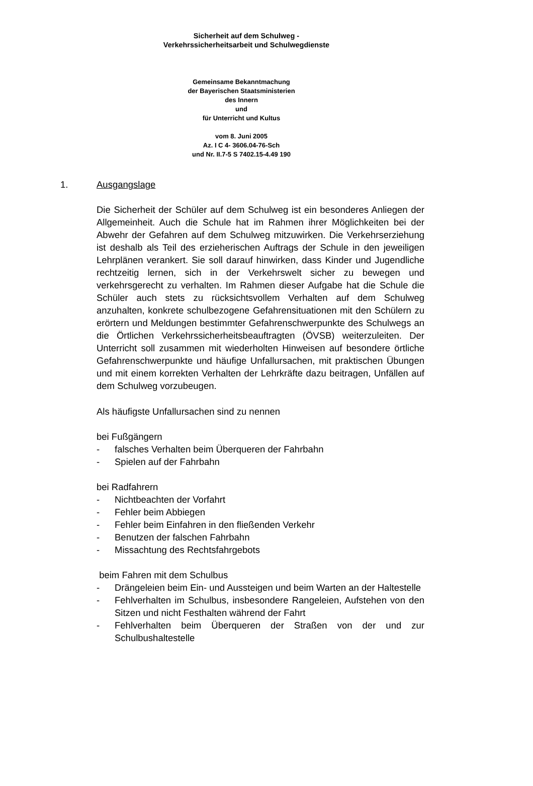Sicherheit auf dem Schulweg -
Verkehrssicherheitsarbeit und Schulwegdienste
Gemeinsame Bekanntmachung
der Bayerischen Staatsministerien
des Innern
und
für Unterricht und Kultus
vom 8. Juni 2005
Az. I C 4- 3606.04-76-Sch
und Nr. II.7-5 S 7402.15-4.49 190
1. Ausgangslage
Die Sicherheit der Schüler auf dem Schulweg ist ein besonderes Anliegen der Allgemeinheit. Auch die Schule hat im Rahmen ihrer Möglichkeiten bei der Abwehr der Gefahren auf dem Schulweg mitzuwirken. Die Verkehrserziehung ist deshalb als Teil des erzieherischen Auftrags der Schule in den jeweiligen Lehrplänen verankert. Sie soll darauf hinwirken, dass Kinder und Jugendliche rechtzeitig lernen, sich in der Verkehrswelt sicher zu bewegen und verkehrsgerecht zu verhalten. Im Rahmen dieser Aufgabe hat die Schule die Schüler auch stets zu rücksichtsvollem Verhalten auf dem Schulweg anzuhalten, konkrete schulbezogene Gefahrensituationen mit den Schülern zu erörtern und Meldungen bestimmter Gefahrenschwerpunkte des Schulwegs an die Örtlichen Verkehrssicherheitsbeauftragten (ÖVSB) weiterzuleiten. Der Unterricht soll zusammen mit wiederholten Hinweisen auf besondere örtliche Gefahrenschwerpunkte und häufige Unfallursachen, mit praktischen Übungen und mit einem korrekten Verhalten der Lehrkräfte dazu beitragen, Unfällen auf dem Schulweg vorzubeugen.
Als häufigste Unfallursachen sind zu nennen
bei Fußgängern
- falsches Verhalten beim Überqueren der Fahrbahn
- Spielen auf der Fahrbahn
bei Radfahrern
- Nichtbeachten der Vorfahrt
- Fehler beim Abbiegen
- Fehler beim Einfahren in den fließenden Verkehr
- Benutzen der falschen Fahrbahn
- Missachtung des Rechtsfahrgebots
beim Fahren mit dem Schulbus
- Drängeleien beim Ein- und Aussteigen und beim Warten an der Haltestelle
- Fehlverhalten im Schulbus, insbesondere Rangeleien, Aufstehen von den Sitzen und nicht Festhalten während der Fahrt
- Fehlverhalten beim Überqueren der Straßen von der und zur Schulbushaltestelle